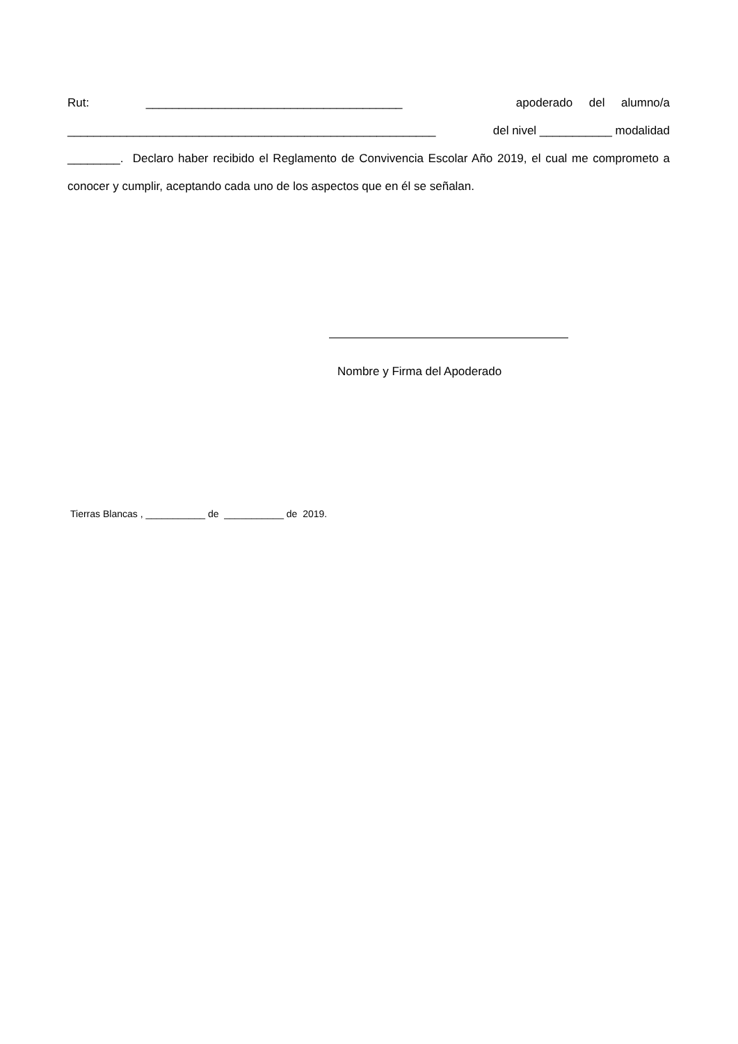Rut: _______________________________________ apoderado del alumno/a
________________________________________________________ del nivel ___________ modalidad
________. Declaro haber recibido el Reglamento de Convivencia Escolar Año 2019, el cual me comprometo a conocer y cumplir, aceptando cada uno de los aspectos que en él se señalan.
Nombre y Firma del Apoderado
Tierras Blancas , ___________ de ___________ de 2019.